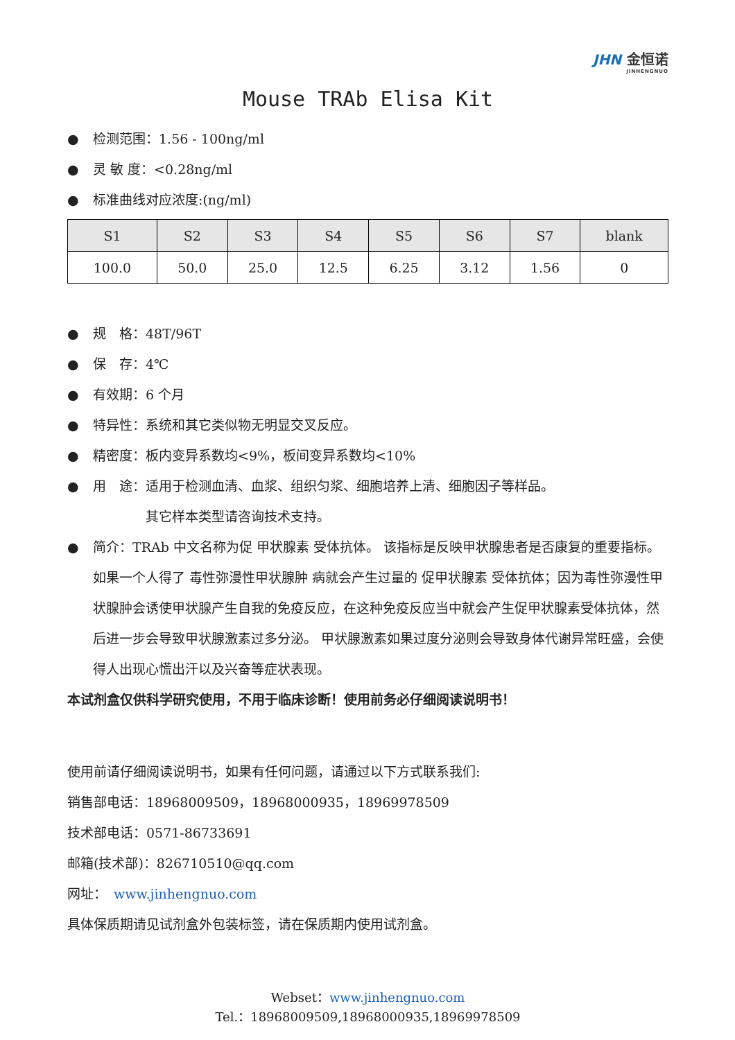JHN 金恒诺
JINHENGNUO
Mouse TRAb Elisa Kit
● 检测范围：1.56 - 100ng/ml
● 灵 敏 度：<0.28ng/ml
● 标准曲线对应浓度:(ng/ml)
| S1 | S2 | S3 | S4 | S5 | S6 | S7 | blank |
| --- | --- | --- | --- | --- | --- | --- | --- |
| 100.0 | 50.0 | 25.0 | 12.5 | 6.25 | 3.12 | 1.56 | 0 |
● 规　格：48T/96T
● 保　存：4℃
● 有效期：6 个月
● 特异性：系统和其它类似物无明显交叉反应。
● 精密度：板内变异系数均<9%，板间变异系数均<10%
● 用　途：适用于检测血清、血浆、组织匀浆、细胞培养上清、细胞因子等样品。
　　　　其它样本类型请咨询技术支持。
● 简介：TRAb 中文名称为促 甲状腺素 受体抗体。 该指标是反映甲状腺患者是否康复的重要指标。 如果一个人得了 毒性弥漫性甲状腺肿 病就会产生过量的 促甲状腺素 受体抗体；因为毒性弥漫性甲状腺肿会诱使甲状腺产生自我的免疫反应，在这种免疫反应当中就会产生促甲状腺素受体抗体，然后进一步会导致甲状腺激素过多分泌。 甲状腺激素如果过度分泌则会导致身体代谢异常旺盛，会使得人出现心慌出汗以及兴奋等症状表现。
本试剂盒仅供科学研究使用，不用于临床诊断！使用前务必仔细阅读说明书！
使用前请仔细阅读说明书，如果有任何问题，请通过以下方式联系我们:
销售部电话：18968009509，18968000935，18969978509
技术部电话：0571-86733691
邮箱(技术部)：826710510@qq.com
网址：　www.jinhengnuo.com
具体保质期请见试剂盒外包装标签，请在保质期内使用试剂盒。
Webset：www.jinhengnuo.com
Tel.：18968009509,18968000935,18969978509